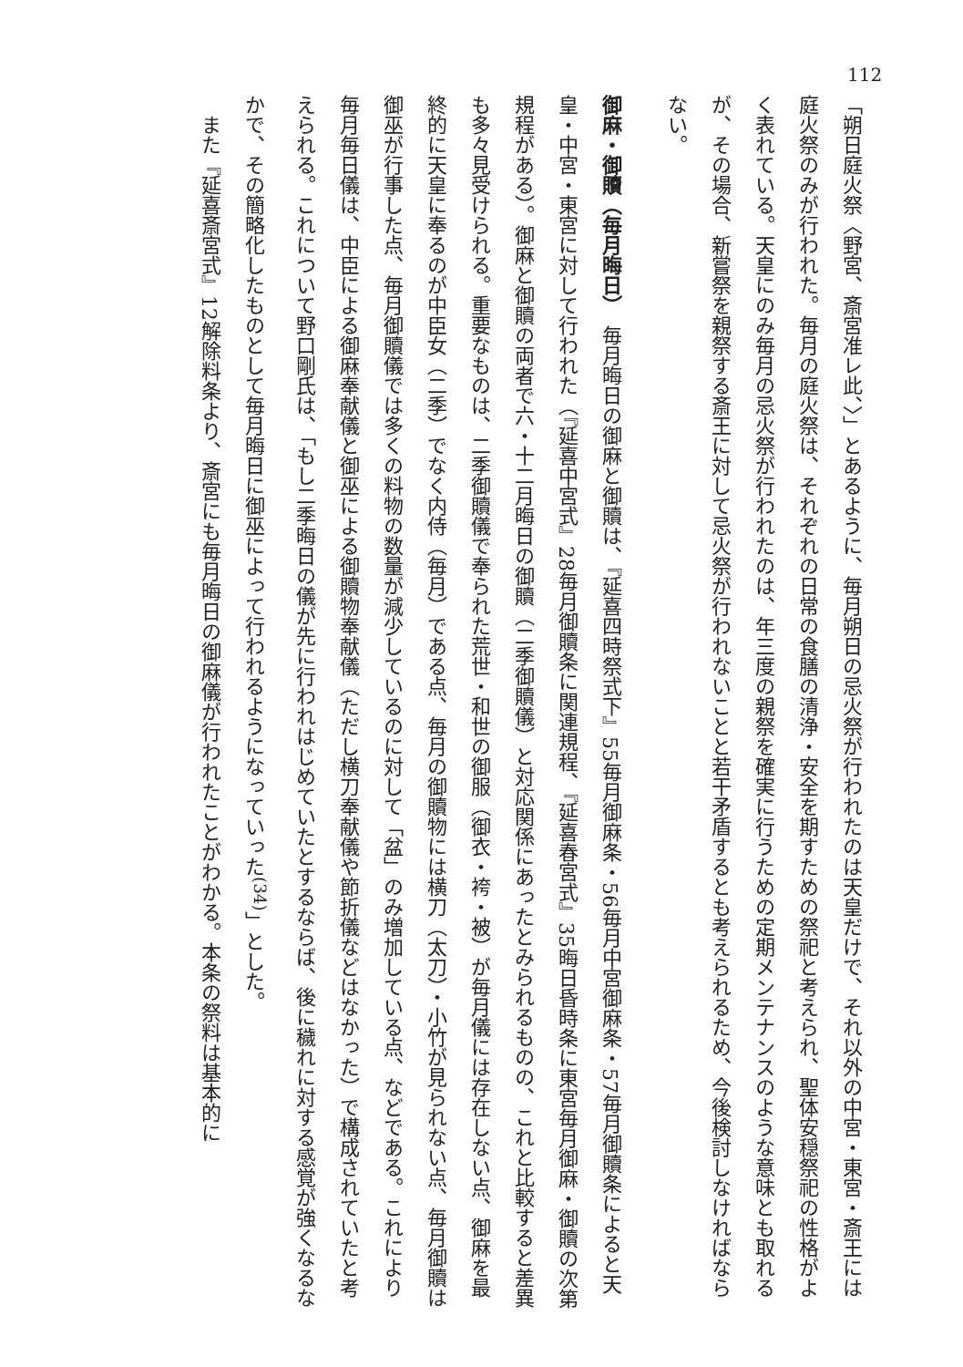112
「朔日庭火祭〈野宮、斎宮准レ此、〉」とあるように、毎月朔日の忌火祭が行われたのは天皇だけで、それ以外の中宮・東宮・斎王には庭火祭のみが行われた。毎月の庭火祭は、それぞれの日常の食膳の清浄・安全を期すための祭祀と考えられ、聖体安穏祭祀の性格がよく表れている。天皇にのみ毎月の忌火祭が行われたのは、年三度の親祭を確実に行うための定期メンテナンスのような意味とも取れるが、その場合、新嘗祭を親祭する斎王に対して忌火祭が行われないことと若干矛盾するとも考えられるため、今後検討しなければならない。
御麻・御贖（毎月晦日）　毎月晦日の御麻と御贖は、『延喜四時祭式下』55毎月御麻条・56毎月中宮御麻条・57毎月御贖条によると天皇・中宮・東宮に対して行われた（『延喜中宮式』28毎月御贖条に関連規程、『延喜春宮式』35晦日昏時条に東宮毎月御麻・御贖の次第規程がある）。御麻と御贖の両者で六・十二月晦日の御贖（二季御贖儀）と対応関係にあったとみられるものの、これと比較すると差異も多々見受けられる。重要なものは、二季御贖儀で奉られた荒世・和世の御服（御衣・袴・被）が毎月儀には存在しない点、御麻を最終的に天皇に奉るのが中臣女（二季）でなく内侍（毎月）である点、毎月の御贖物には横刀（太刀）・小竹が見られない点、毎月御贖は御巫が行事した点、毎月御贖儀では多くの料物の数量が減少しているのに対して「盆」のみ増加している点、などである。これにより毎月毎日儀は、中臣による御麻奉献儀と御巫による御贖物奉献儀（ただし横刀奉献儀や節折儀などはなかった）で構成されていたと考えられる。これについて野口剛氏は、「もし二季晦日の儀が先に行われはじめていたとするならば、後に穢れに対する感覚が強くなるなかで、その簡略化したものとして毎月晦日に御巫によって行われるようになっていった<sup>(34)</sup>」とした。
　また『延喜斎宮式』12解除料条より、斎宮にも毎月晦日の御麻儀が行われたことがわかる。本条の祭料は基本的に